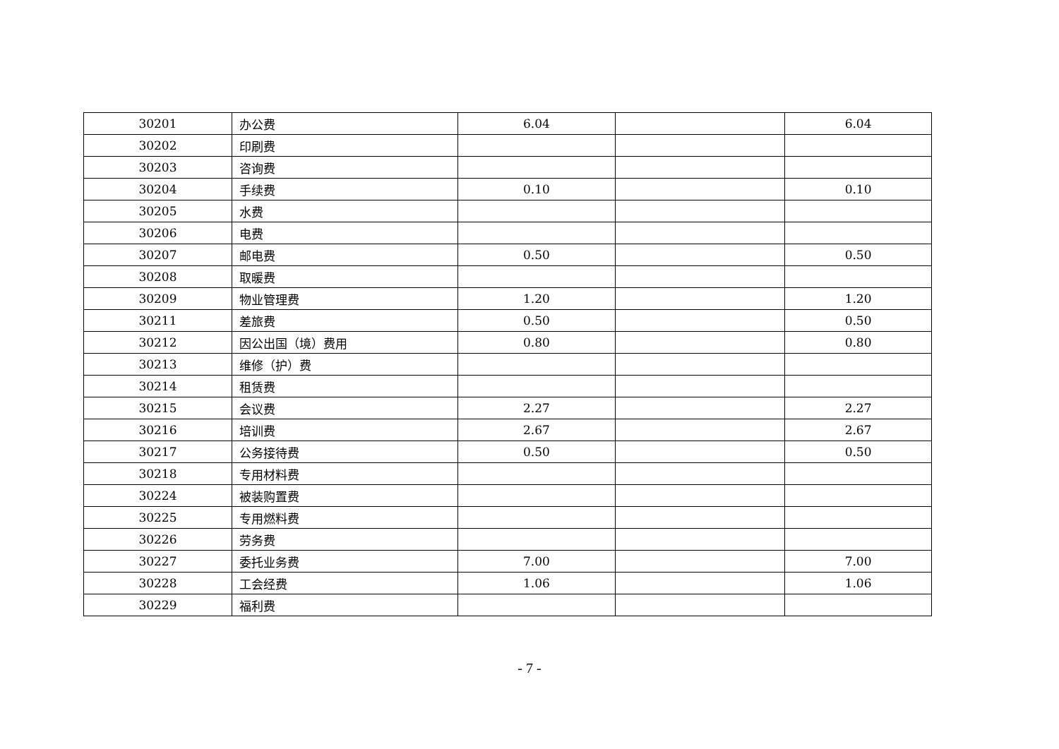| 30201 | 办公费 | 6.04 | | 6.04 |
| 30202 | 印刷费 | | | |
| 30203 | 咨询费 | | | |
| 30204 | 手续费 | 0.10 | | 0.10 |
| 30205 | 水费 | | | |
| 30206 | 电费 | | | |
| 30207 | 邮电费 | 0.50 | | 0.50 |
| 30208 | 取暖费 | | | |
| 30209 | 物业管理费 | 1.20 | | 1.20 |
| 30211 | 差旅费 | 0.50 | | 0.50 |
| 30212 | 因公出国（境）费用 | 0.80 | | 0.80 |
| 30213 | 维修（护）费 | | | |
| 30214 | 租赁费 | | | |
| 30215 | 会议费 | 2.27 | | 2.27 |
| 30216 | 培训费 | 2.67 | | 2.67 |
| 30217 | 公务接待费 | 0.50 | | 0.50 |
| 30218 | 专用材料费 | | | |
| 30224 | 被装购置费 | | | |
| 30225 | 专用燃料费 | | | |
| 30226 | 劳务费 | | | |
| 30227 | 委托业务费 | 7.00 | | 7.00 |
| 30228 | 工会经费 | 1.06 | | 1.06 |
| 30229 | 福利费 | | | |
- 7 -